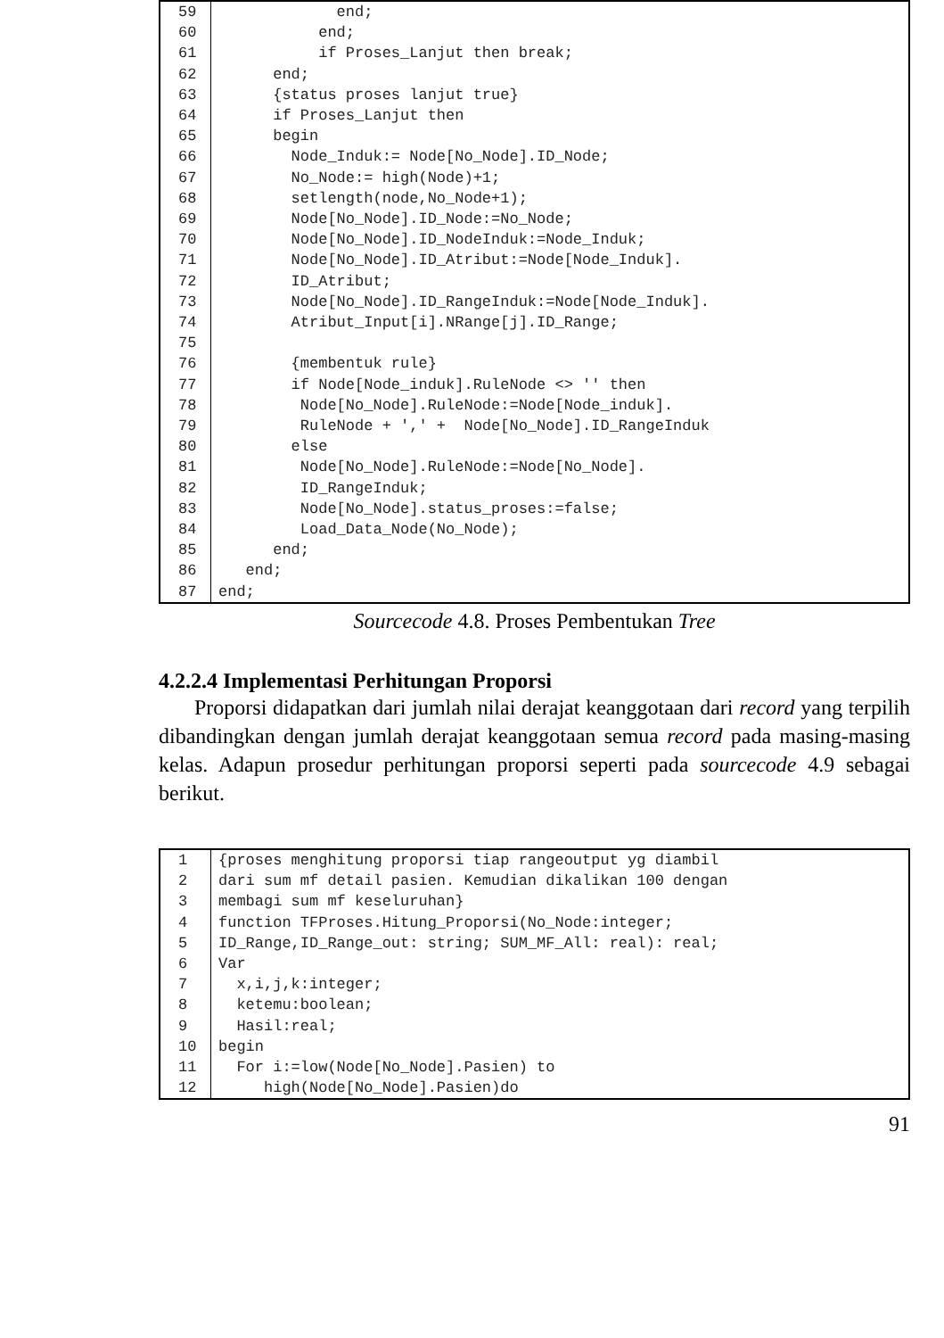| 59 | end; |
| 60 | end; |
| 61 | if Proses_Lanjut then break; |
| 62 | end; |
| 63 | {status proses lanjut true} |
| 64 | if Proses_Lanjut then |
| 65 | begin |
| 66 | Node_Induk:= Node[No_Node].ID_Node; |
| 67 | No_Node:= high(Node)+1; |
| 68 | setlength(node,No_Node+1); |
| 69 | Node[No_Node].ID_Node:=No_Node; |
| 70 | Node[No_Node].ID_NodeInduk:=Node_Induk; |
| 71 | Node[No_Node].ID_Atribut:=Node[Node_Induk]. |
| 72 | ID_Atribut; |
| 73 | Node[No_Node].ID_RangeInduk:=Node[Node_Induk]. |
| 74 | Atribut_Input[i].NRange[j].ID_Range; |
| 75 | |
| 76 | {membentuk rule} |
| 77 | if Node[Node_induk].RuleNode <> '' then |
| 78 | Node[No_Node].RuleNode:=Node[Node_induk]. |
| 79 | RuleNode + ',' + Node[No_Node].ID_RangeInduk |
| 80 | else |
| 81 | Node[No_Node].RuleNode:=Node[No_Node]. |
| 82 | ID_RangeInduk; |
| 83 | Node[No_Node].status_proses:=false; |
| 84 | Load_Data_Node(No_Node); |
| 85 | end; |
| 86 | end; |
| 87 | end; |
Sourcecode 4.8. Proses Pembentukan Tree
4.2.2.4 Implementasi Perhitungan Proporsi
Proporsi didapatkan dari jumlah nilai derajat keanggotaan dari record yang terpilih dibandingkan dengan jumlah derajat keanggotaan semua record pada masing-masing kelas. Adapun prosedur perhitungan proporsi seperti pada sourcecode 4.9 sebagai berikut.
| 1 | {proses menghitung proporsi tiap rangeoutput yg diambil |
| 2 | dari sum mf detail pasien. Kemudian dikalikan 100 dengan |
| 3 | membagi sum mf keseluruhan} |
| 4 | function TFProses.Hitung_Proporsi(No_Node:integer; |
| 5 | ID_Range,ID_Range_out: string; SUM_MF_All: real): real; |
| 6 | Var |
| 7 | x,i,j,k:integer; |
| 8 | ketemu:boolean; |
| 9 | Hasil:real; |
| 10 | begin |
| 11 | For i:=low(Node[No_Node].Pasien) to |
| 12 | high(Node[No_Node].Pasien)do |
91